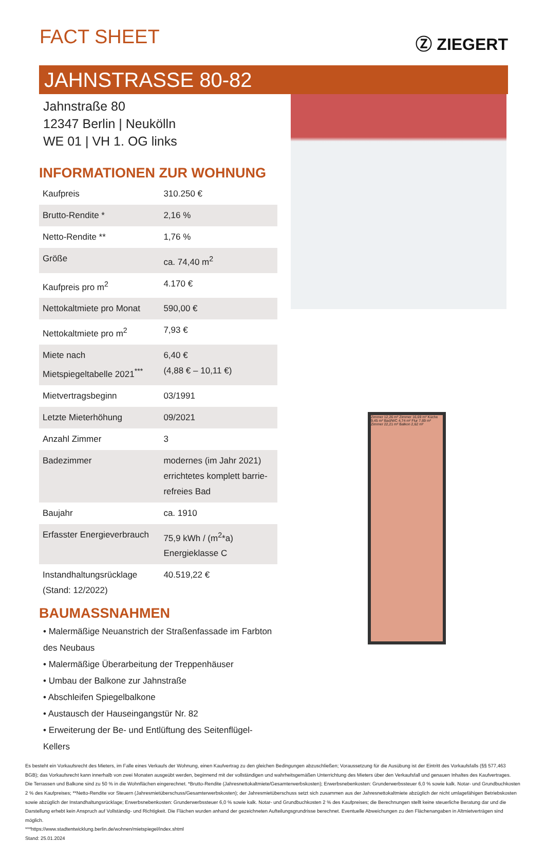FACT SHEET
Ⓩ ZIEGERT
JAHNSTRASSE 80-82
Jahnstraße 80
12347 Berlin | Neukölln
WE 01 | VH 1. OG links
INFORMATIONEN ZUR WOHNUNG
| Kaufpreis | 310.250 € |
| Brutto-Rendite * | 2,16 % |
| Netto-Rendite ** | 1,76 % |
| Größe | ca. 74,40 m<sup>2</sup> |
| Kaufpreis pro m<sup>2</sup> | 4.170 € |
| Nettokaltmiete pro Monat | 590,00 € |
| Nettokaltmiete pro m<sup>2</sup> | 7,93 € |
| Miete nach Mietspiegeltabelle 2021<sup>***</sup> | 6,40 € (4,88 € – 10,11 €) |
| Mietvertragsbeginn | 03/1991 |
| Letzte Mieterhöhung | 09/2021 |
| Anzahl Zimmer | 3 |
| Badezimmer | modernes (im Jahr 2021) errichtetes komplett barrie-refreies Bad |
| Baujahr | ca. 1910 |
| Erfasster Energieverbrauch | 75,9 kWh / (m<sup>2</sup>*a) Energieklasse C |
| Instandhaltungsrücklage (Stand: 12/2022) | 40.519,22 € |
BAUMASSNAHMEN
• Malermäßige Neuanstrich der Straßenfassade im Farbton des Neubaus
• Malermäßige Überarbeitung der Treppenhäuser
• Umbau der Balkone zur Jahnstraße
• Abschleifen Spiegelbalkone
• Austausch der Hauseingangstür Nr. 82
• Erweiterung der Be- und Entlüftung des Seitenflügel-Kellers
Zimmer 12,26 m² Zimmer 16,69 m² Küche 9,45 m² Bad/WC 4,74 m² Flur 7,69 m² Zimmer 22,21 m² Balkon 2,62 m²
Es besteht ein Vorkaufsrecht des Mieters, im Falle eines Verkaufs der Wohnung, einen Kaufvertrag zu den gleichen Bedingungen abzuschließen; Voraussetzung für die Ausübung ist der Eintritt des Vorkaufsfalls (§§ 577,463 BGB); das Vorkaufsrecht kann innerhalb von zwei Monaten ausgeübt werden, beginnend mit der vollständigen und wahrheitsgemäßen Unterrichtung des Mieters über den Verkaufsfall und genauen Inhaltes des Kaufvertrages.
Die Terrassen und Balkone sind zu 50 % in die Wohnflächen eingerechnet. *Brutto-Rendite (Jahresnettokaltmiete/Gesamterwerbskosten); Erwerbsnebenkosten: Grunderwerbssteuer 6,0 % sowie kalk. Notar- und Grundbuchkosten 2 % des Kaufpreises; **Netto-Rendite vor Steuern (Jahresmietüberschuss/Gesamterwerbskosten); der Jahresmietüberschuss setzt sich zusammen aus der Jahresnettokaltmiete abzüglich der nicht umlagefähigen Betriebskosten sowie abzüglich der Instandhaltungsrücklage; Erwerbsnebenkosten: Grunderwerbssteuer 6,0 % sowie kalk. Notar- und Grundbuchkosten 2 % des Kaufpreises; die Berechnungen stellt keine steuerliche Beratung dar und die Darstellung erhebt kein Anspruch auf Vollständig- und Richtigkeit. Die Flächen wurden anhand der gezeichneten Aufteilungsgrundrisse berechnet. Eventuelle Abweichungen zu den Flächenangaben in Altmietverträgen sind möglich.
***https://www.stadtentwicklung.berlin.de/wohnen/mietspiegel/index.shtml
Stand: 25.01.2024